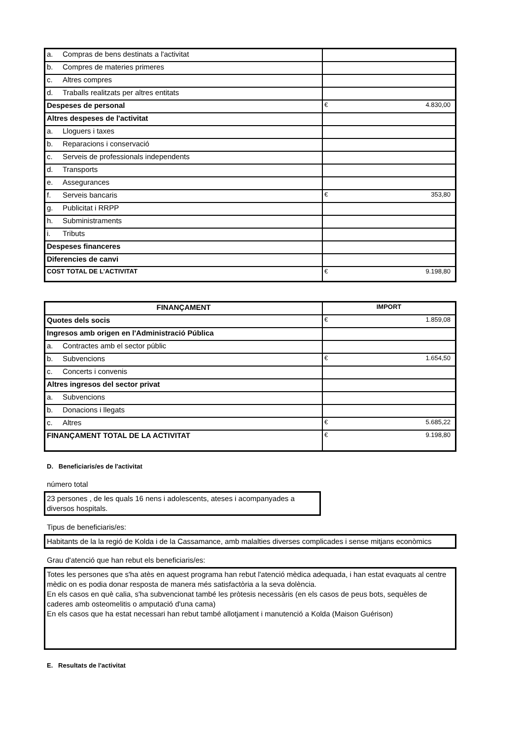| a. Compras de bens destinats a l'activitat | |
| b. Compres de materies primeres | |
| c. Altres compres | |
| d. Traballs realitzats per altres entitats | |
| Despeses de personal | € 4.830,00 |
| Altres despeses de l'activitat | |
| a. Lloguers i taxes | |
| b. Reparacions i conservació | |
| c. Serveis de professionals independents | |
| d. Transports | |
| e. Assegurances | |
| f. Serveis bancaris | € 353,80 |
| g. Publicitat i RRPP | |
| h. Subministraments | |
| i. Tributs | |
| Despeses financeres | |
| Diferencies de canvi | |
| COST TOTAL DE L'ACTIVITAT | € 9.198,80 |
| FINANÇAMENT | IMPORT |
| --- | --- |
| Quotes dels socis | € 1.859,08 |
| Ingresos amb origen en l'Administració Pública | |
| a. Contractes amb el sector públic | |
| b. Subvencions | € 1.654,50 |
| c. Concerts i convenis | |
| Altres ingresos del sector privat | |
| a. Subvencions | |
| b. Donacions i llegats | |
| c. Altres | € 5.685,22 |
| FINANÇAMENT TOTAL DE LA ACTIVITAT | € 9.198,80 |
D. Beneficiaris/es de l'activitat
número total
23 persones , de les quals 16 nens i adolescents, ateses i acompanyades a diversos hospitals.
Tipus de beneficiaris/es:
Habitants de la la regió de Kolda i de la Cassamance, amb malalties diverses complicades i sense mitjans econòmics
Grau d'atenció que han rebut els beneficiaris/es:
Totes les persones que s'ha atès en aquest programa han rebut l'atenció mèdica adequada, i han estat evaquats al centre mèdic on es podia donar resposta de manera més satisfactòria a la seva dolència.
En els casos en què calia, s'ha subvencionat també les pròtesis necessàris (en els casos de peus bots, sequèles de caderes amb osteomelitis o amputació d'una cama)
En els casos que ha estat necessari han rebut també allotjament i manutenció a Kolda (Maison Guérison)
E. Resultats de l'activitat